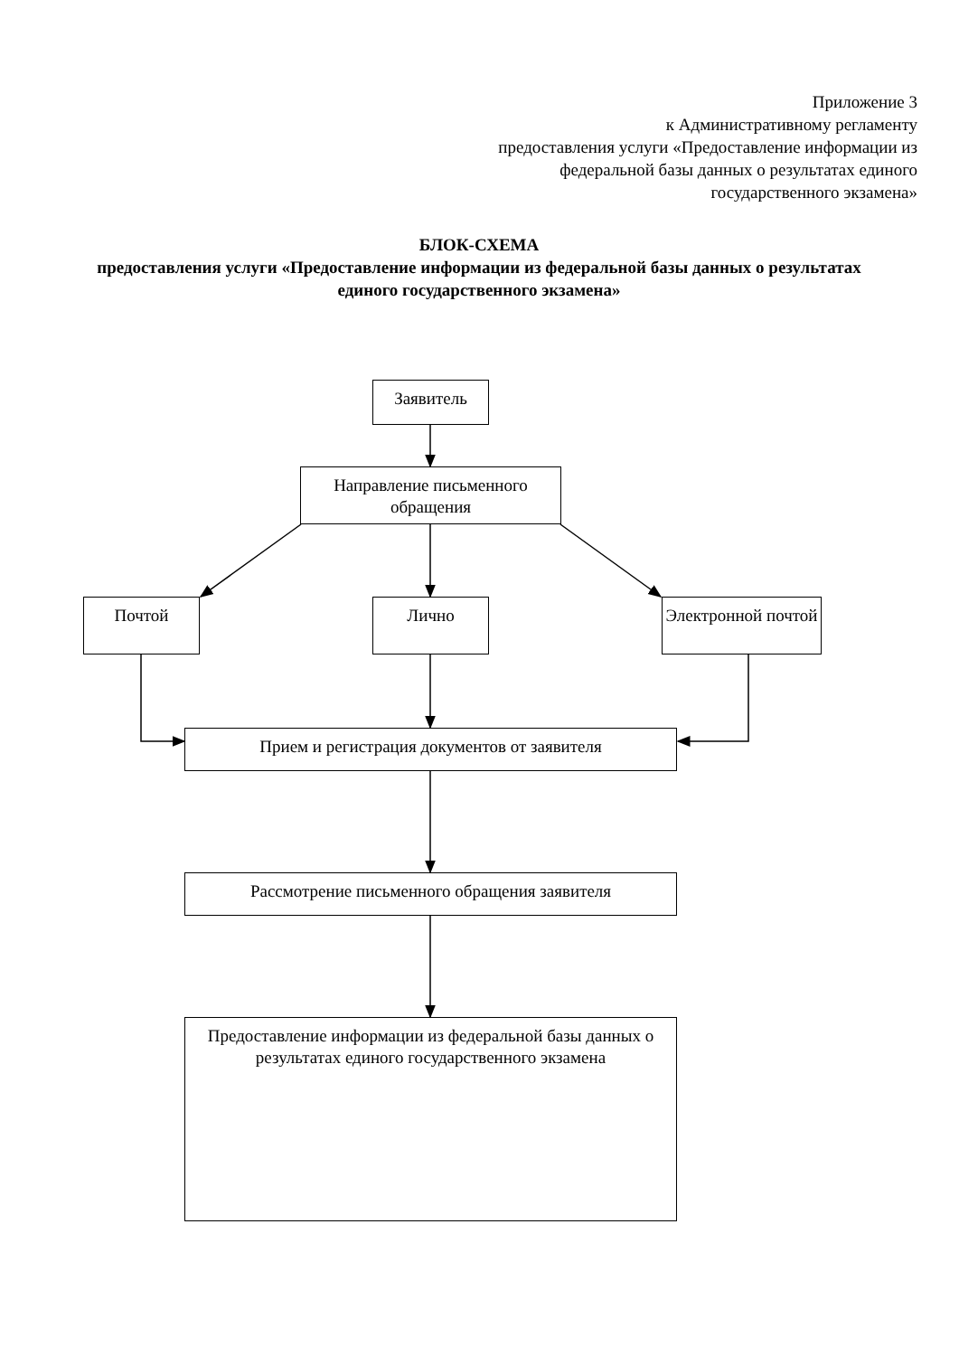Приложение 3
к Административному регламенту
предоставления услуги «Предоставление информации из федеральной базы данных о результатах единого государственного экзамена»
БЛОК-СХЕМА
предоставления услуги «Предоставление информации из федеральной базы данных о результатах единого государственного экзамена»
Заявитель
Направление письменного обращения
Почтой Лично
Электронной почтой
Прием и регистрация документов от заявителя
Рассмотрение письменного обращения заявителя
Предоставление информации из федеральной базы данных о результатах единого государственного экзамена